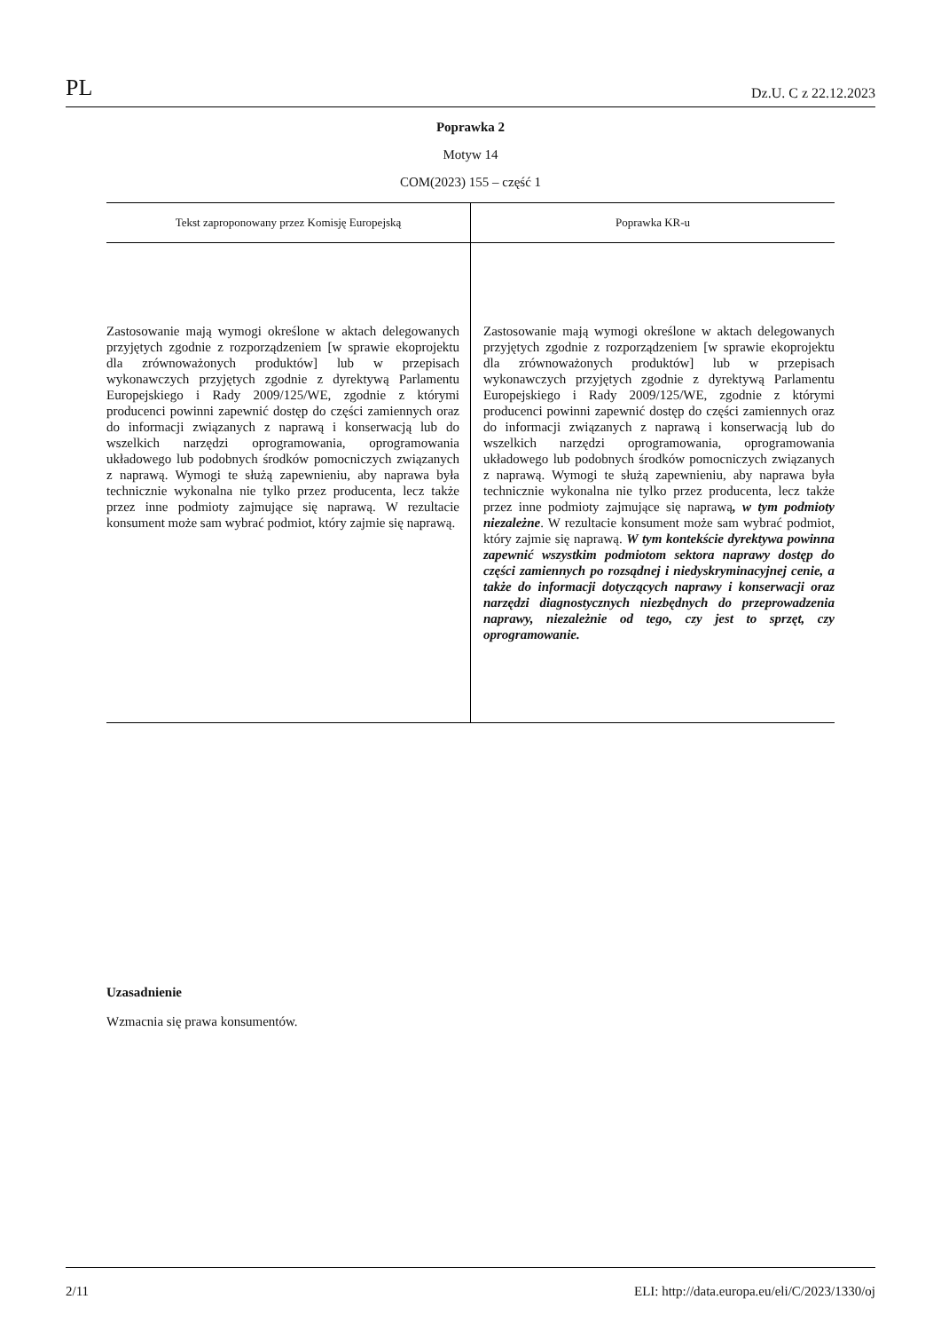PL Dz.U. C z 22.12.2023
Poprawka 2
Motyw 14
COM(2023) 155 – część 1
| Tekst zaproponowany przez Komisję Europejską | Poprawka KR-u |
| --- | --- |
| Zastosowanie mają wymogi określone w aktach delegowanych przyjętych zgodnie z rozporządzeniem [w sprawie ekoprojektu dla zrównoważonych produktów] lub w przepisach wykonawczych przyjętych zgodnie z dyrektywą Parlamentu Europejskiego i Rady 2009/125/WE, zgodnie z którymi producenci powinni zapewnić dostęp do części zamiennych oraz do informacji związanych z naprawą i konserwacją lub do wszelkich narzędzi oprogramowania, oprogramowania układowego lub podobnych środków pomocniczych związanych z naprawą. Wymogi te służą zapewnieniu, aby naprawa była technicznie wykonalna nie tylko przez producenta, lecz także przez inne podmioty zajmujące się naprawą. W rezultacie konsument może sam wybrać podmiot, który zajmie się naprawą. | Zastosowanie mają wymogi określone w aktach delegowanych przyjętych zgodnie z rozporządzeniem [w sprawie ekoprojektu dla zrównoważonych produktów] lub w przepisach wykonawczych przyjętych zgodnie z dyrektywą Parlamentu Europejskiego i Rady 2009/125/WE, zgodnie z którymi producenci powinni zapewnić dostęp do części zamiennych oraz do informacji związanych z naprawą i konserwacją lub do wszelkich narzędzi oprogramowania, oprogramowania układowego lub podobnych środków pomocniczych związanych z naprawą. Wymogi te służą zapewnieniu, aby naprawa była technicznie wykonalna nie tylko przez producenta, lecz także przez inne podmioty zajmujące się naprawą , w tym podmioty niezależne . W rezultacie konsument może sam wybrać podmiot, który zajmie się naprawą. W tym kontekście dyrektywa powinna zapewnić wszystkim podmiotom sektora naprawy dostęp do części zamiennych po rozsądnej i niedyskryminacyjnej cenie, a także do informacji dotyczących naprawy i konserwacji oraz narzędzi diagnostycznych niezbędnych do przeprowadzenia naprawy, niezależnie od tego, czy jest to sprzęt, czy oprogramowanie. |
Uzasadnienie
Wzmacnia się prawa konsumentów.
2/11 ELI: http://data.europa.eu/eli/C/2023/1330/oj